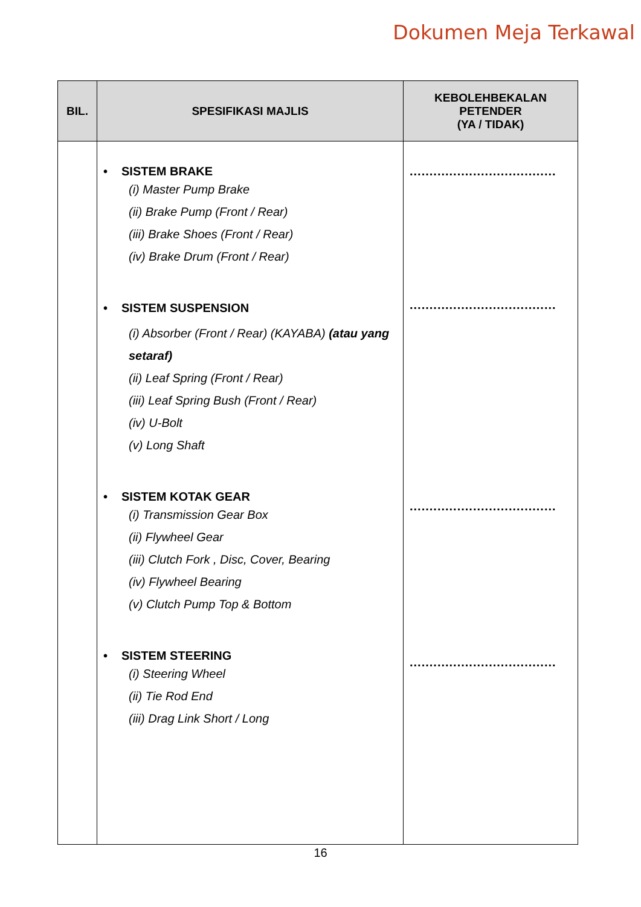Dokumen Meja Terkawal
| BIL. | SPESIFIKASI MAJLIS | KEBOLEHBEKALAN PETENDER (YA / TIDAK) |
| --- | --- | --- |
| | • SISTEM BRAKE (i) Master Pump Brake (ii) Brake Pump (Front / Rear) (iii) Brake Shoes (Front / Rear) (iv) Brake Drum (Front / Rear) • SISTEM SUSPENSION (i) Absorber (Front / Rear) (KAYABA) (atau yang setaraf) (ii) Leaf Spring (Front / Rear) (iii) Leaf Spring Bush (Front / Rear) (iv) U-Bolt (v) Long Shaft • SISTEM KOTAK GEAR (i) Transmission Gear Box (ii) Flywheel Gear (iii) Clutch Fork , Disc, Cover, Bearing (iv) Flywheel Bearing (v) Clutch Pump Top & Bottom • SISTEM STEERING (i) Steering Wheel (ii) Tie Rod End (iii) Drag Link Short / Long | ..................................... ..................................... ..................................... ..................................... |
16